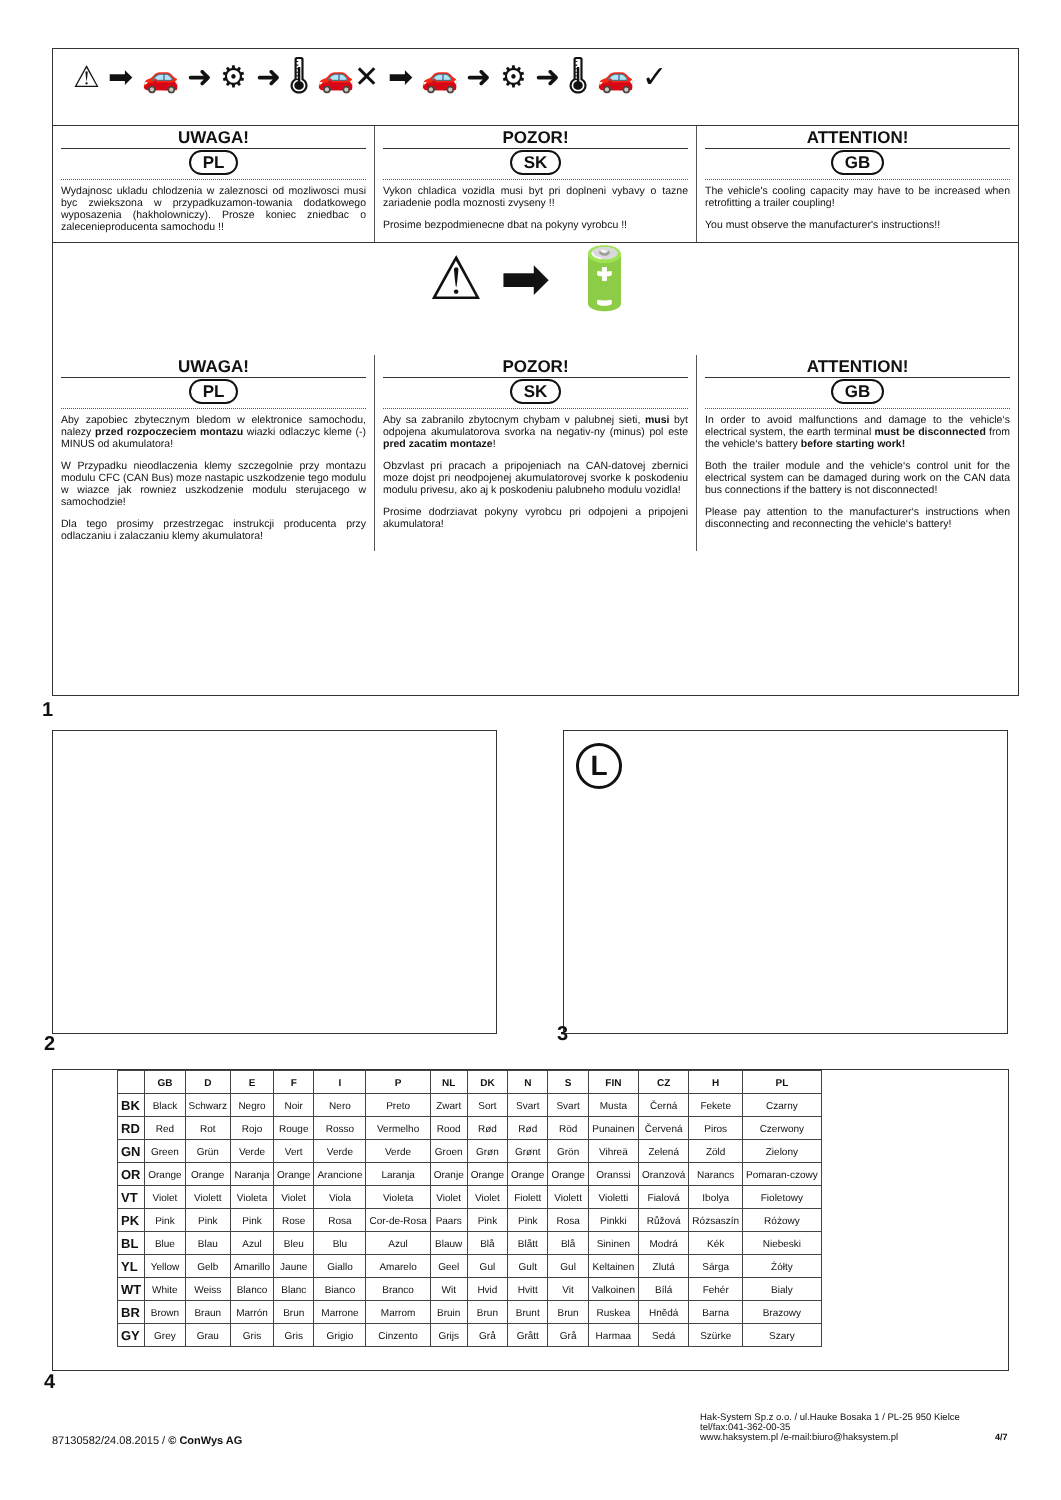⚠ ➡ 🚗 ➜ ⚙ ➜ 🌡 🚗✕ ➡ 🚗 ➜ ⚙ ➜ 🌡 🚗 ✓
UWAGA!
PL
Wydajnosc ukladu chlodzenia w zaleznosci od mozliwosci musi byc zwiekszona w przypadkuzamon-towania dodatkowego wyposazenia (hakholowniczy). Prosze koniec zniedbac o zalecenieproducenta samochodu !!
POZOR!
SK
Vykon chladica vozidla musi byt pri doplneni vybavy o tazne zariadenie podla moznosti zvyseny !!
Prosime bezpodmienecne dbat na pokyny vyrobcu !!
ATTENTION!
GB
The vehicle's cooling capacity may have to be increased when retrofitting a trailer coupling!
You must observe the manufacturer's instructions!!
⚠ ➡ 🔋
UWAGA!
PL
Aby zapobiec zbytecznym bledom w elektronice samochodu, nalezy przed rozpoczeciem montazu wiazki odlaczyc kleme (-) MINUS od akumulatora!
W Przypadku nieodlaczenia klemy szczegolnie przy montazu modulu CFC (CAN Bus) moze nastapic uszkodzenie tego modulu w wiazce jak rowniez uszkodzenie modulu sterujacego w samochodzie!
Dla tego prosimy przestrzegac instrukcji producenta przy odlaczaniu i zalaczaniu klemy akumulatora!
POZOR!
SK
Aby sa zabranilo zbytocnym chybam v palubnej sieti, musi byt odpojena akumulatorova svorka na negativ-ny (minus) pol este pred zacatim montaze!
Obzvlast pri pracach a pripojeniach na CAN-datovej zbernici moze dojst pri neodpojenej akumulatorovej svorke k poskodeniu modulu privesu, ako aj k poskodeniu palubneho modulu vozidla!
Prosime dodrziavat pokyny vyrobcu pri odpojeni a pripojeni akumulatora!
ATTENTION!
GB
In order to avoid malfunctions and damage to the vehicle‘s electrical system, the earth terminal must be disconnected from the vehicle‘s battery before starting work!
Both the trailer module and the vehicle‘s control unit for the electrical system can be damaged during work on the CAN data bus connections if the battery is not disconnected!
Please pay attention to the manufacturer‘s instructions when disconnecting and reconnecting the vehicle‘s battery!
1
2
L
3
| | GB | D | E | F | I | P | NL | DK | N | S | FIN | CZ | H | PL |
| --- | --- | --- | --- | --- | --- | --- | --- | --- | --- | --- | --- | --- | --- | --- |
| BK | Black | Schwarz | Negro | Noir | Nero | Preto | Zwart | Sort | Svart | Svart | Musta | Černá | Fekete | Czarny |
| RD | Red | Rot | Rojo | Rouge | Rosso | Vermelho | Rood | Rød | Rød | Röd | Punainen | Červená | Piros | Czerwony |
| GN | Green | Grün | Verde | Vert | Verde | Verde | Groen | Grøn | Grønt | Grön | Vihreä | Zelená | Zöld | Zielony |
| OR | Orange | Orange | Naranja | Orange | Arancione | Laranja | Oranje | Orange | Orange | Orange | Oranssi | Oranzová | Narancs | Pomaran-czowy |
| VT | Violet | Violett | Violeta | Violet | Viola | Violeta | Violet | Violet | Fiolett | Violett | Violetti | Fialová | Ibolya | Fioletowy |
| PK | Pink | Pink | Pink | Rose | Rosa | Cor-de-Rosa | Paars | Pink | Pink | Rosa | Pinkki | Růžová | Rózsaszín | Różowy |
| BL | Blue | Blau | Azul | Bleu | Blu | Azul | Blauw | Blå | Blått | Blå | Sininen | Modrá | Kék | Niebeski |
| YL | Yellow | Gelb | Amarillo | Jaune | Giallo | Amarelo | Geel | Gul | Gult | Gul | Keltainen | Zlutá | Sárga | Żółty |
| WT | White | Weiss | Blanco | Blanc | Bianco | Branco | Wit | Hvid | Hvitt | Vit | Valkoinen | Bílá | Fehér | Bialy |
| BR | Brown | Braun | Marrón | Brun | Marrone | Marrom | Bruin | Brun | Brunt | Brun | Ruskea | Hnědá | Barna | Brazowy |
| GY | Grey | Grau | Gris | Gris | Grigio | Cinzento | Grijs | Grå | Grått | Grå | Harmaa | Sedá | Szürke | Szary |
4
87130582/24.08.2015 / © ConWys AG
Hak-System Sp.z o.o. / ul.Hauke Bosaka 1 / PL-25 950 Kielce
tel/fax:041-362-00-35
www.haksystem.pl /e-mail:biuro@haksystem.pl
4/7